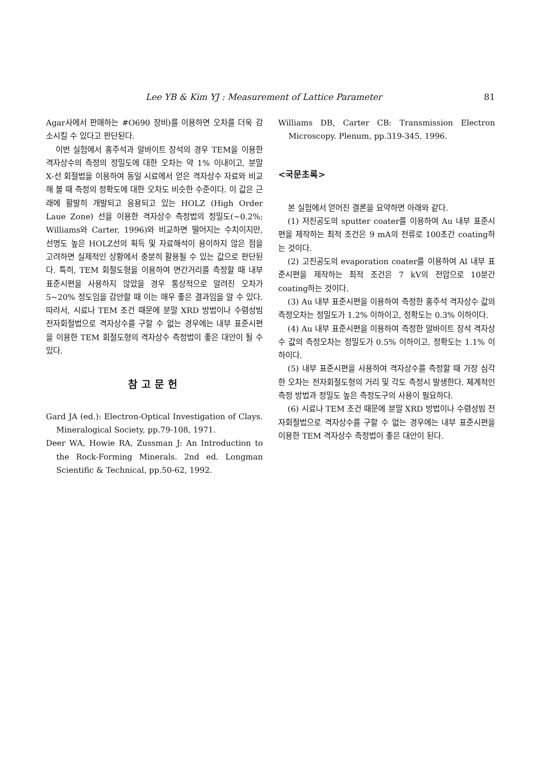Lee YB & Kim YJ : Measurement of Lattice Parameter 81
Agar사에서 판매하는 #O690 장비)를 이용하면 오차를 더욱 감소시킬 수 있다고 판단된다.
이번 실험에서 홍주석과 알바이트 장석의 경우 TEM을 이용한 격자상수의 측정의 정밀도에 대한 오차는 약 1% 이내이고, 분말 X-선 회절법을 이용하여 동일 시료에서 얻은 격자상수 자료와 비교해 볼 때 측정의 정확도에 대한 오차도 비슷한 수준이다. 이 값은 근래에 활발히 개발되고 응용되고 있는 HOLZ (High Order Laue Zone) 선을 이용한 격자상수 측정법의 정밀도(~0.2%; Williams와 Carter, 1996)와 비교하면 떨어지는 수치이지만, 선명도 높은 HOLZ선의 획득 및 자료해석이 용이하지 않은 점을 고려하면 실제적인 상황에서 충분히 활용될 수 있는 값으로 판단된다. 특히, TEM 회절도형을 이용하여 면간거리를 측정할 때 내부 표준시편을 사용하지 않았을 경우 통상적으로 알려진 오차가 5~20% 정도임을 감안할 때 이는 매우 좋은 결과임을 알 수 있다. 따라서, 시료나 TEM 조건 때문에 분말 XRD 방법이나 수렴성빔 전자회절법으로 격자상수를 구할 수 없는 경우에는 내부 표준시편을 이용한 TEM 회절도형의 격자상수 측정법이 좋은 대안이 될 수 있다.
참고문헌
Gard JA (ed.): Electron-Optical Investigation of Clays. Mineralogical Society, pp.79-108, 1971.
Deer WA, Howie RA, Zussman J: An Introduction to the Rock-Forming Minerals. 2nd ed. Longman Scientific & Technical, pp.50-62, 1992.
Williams DB, Carter CB: Transmission Electron Microscopy. Plenum, pp.319-345, 1996.
<국문초록>
본 실험에서 얻어진 결론을 요약하면 아래와 같다.
(1) 저진공도의 sputter coater를 이용하여 Au 내부 표준시편을 제작하는 최적 조건은 9 mA의 전류로 100초간 coating하는 것이다.
(2) 고진공도의 evaporation coater를 이용하여 Al 내부 표준시편을 제작하는 최적 조건은 7 kV의 전압으로 10분간 coating하는 것이다.
(3) Au 내부 표준시편을 이용하여 측정한 홍주석 격자상수 값의 측정오차는 정밀도가 1.2% 이하이고, 정확도는 0.3% 이하이다.
(4) Au 내부 표준시편을 이용하여 측정한 알바이트 장석 격자상수 값의 측정오차는 정밀도가 0.5% 이하이고, 정확도는 1.1% 이하이다.
(5) 내부 표준시편을 사용하여 격자상수를 측정할 때 가장 심각한 오차는 전자회절도형의 거리 및 각도 측정시 발생한다. 체계적인 측정 방법과 정밀도 높은 측정도구의 사용이 필요하다.
(6) 시료나 TEM 조건 때문에 분말 XRD 방법이나 수렴성빔 전자회절법으로 격자상수를 구할 수 없는 경우에는 내부 표준시편을 이용한 TEM 격자상수 측정법이 좋은 대안이 된다.